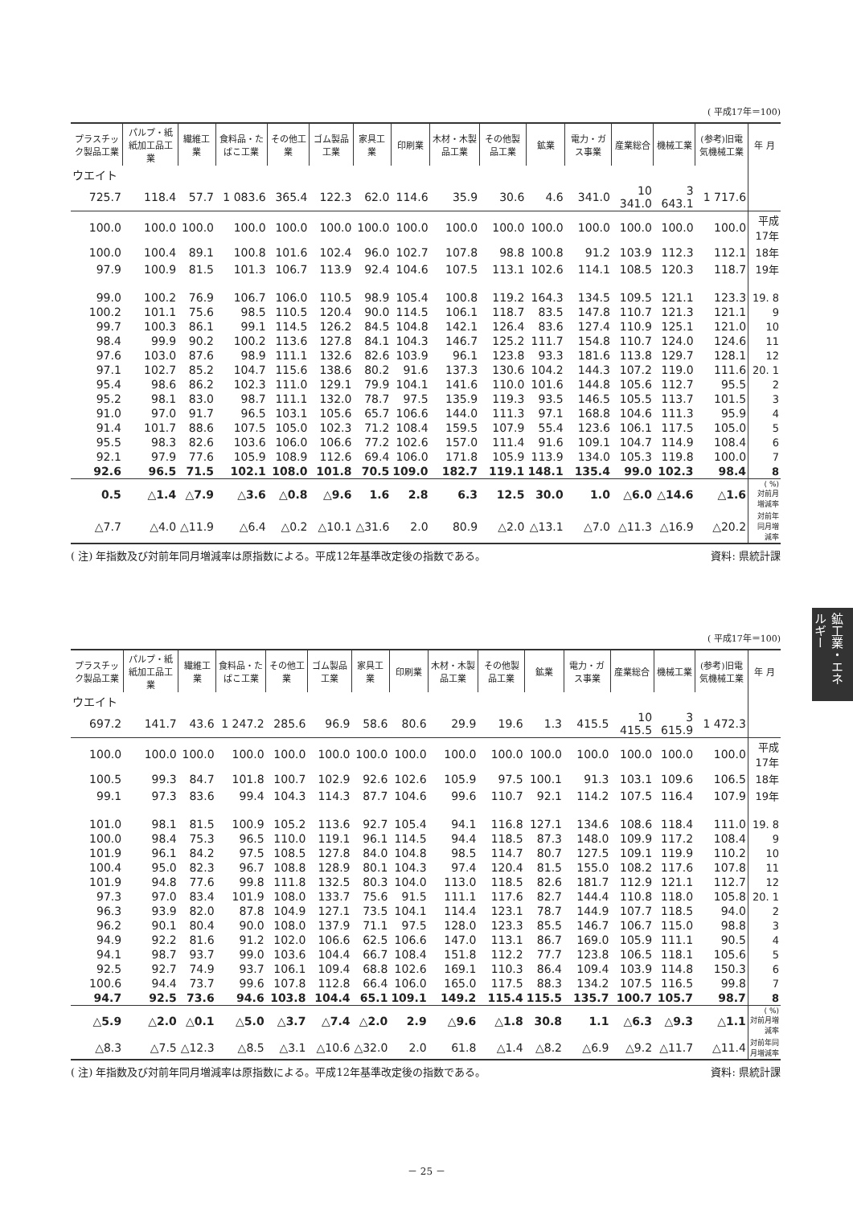( 平成17年＝100)
| プラスチック製品工業 | パルプ・紙紙加工品工業 | 繊維工業 | 食料品・たばこ工業 | その他工業 | ゴム製品工業 | 家具工業 | 印刷業 | 木材・木製品工業 | その他製品工業 | 鉱業 | 電力・ガス事業 | 産業総合 | 機械工業 | (参考)旧電気機械工業 | 年 月 |
| --- | --- | --- | --- | --- | --- | --- | --- | --- | --- | --- | --- | --- | --- | --- | --- |
| ウエイト | | | | | | | | | | | | | | | |
| 725.7 | 118.4 | 57.7 | 1 083.6 | 365.4 | 122.3 | 62.0 | 114.6 | 35.9 | 30.6 | 4.6 | 341.0 | 10 341.0 | 3 643.1 | 1 717.6 | |
| 100.0 | 100.0 | 100.0 | 100.0 | 100.0 | 100.0 | 100.0 | 100.0 | 100.0 | 100.0 | 100.0 | 100.0 | 100.0 | 100.0 | 100.0 | 平成17年 |
| 100.0 | 100.4 | 89.1 | 100.8 | 101.6 | 102.4 | 96.0 | 102.7 | 107.8 | 98.8 | 100.8 | 91.2 | 103.9 | 112.3 | 112.1 | 18年 |
| 97.9 | 100.9 | 81.5 | 101.3 | 106.7 | 113.9 | 92.4 | 104.6 | 107.5 | 113.1 | 102.6 | 114.1 | 108.5 | 120.3 | 118.7 | 19年 |
| 99.0 | 100.2 | 76.9 | 106.7 | 106.0 | 110.5 | 98.9 | 105.4 | 100.8 | 119.2 | 164.3 | 134.5 | 109.5 | 121.1 | 123.3 | 19. 8 |
| 100.2 | 101.1 | 75.6 | 98.5 | 110.5 | 120.4 | 90.0 | 114.5 | 106.1 | 118.7 | 83.5 | 147.8 | 110.7 | 121.3 | 121.1 | 9 |
| 99.7 | 100.3 | 86.1 | 99.1 | 114.5 | 126.2 | 84.5 | 104.8 | 142.1 | 126.4 | 83.6 | 127.4 | 110.9 | 125.1 | 121.0 | 10 |
| 98.4 | 99.9 | 90.2 | 100.2 | 113.6 | 127.8 | 84.1 | 104.3 | 146.7 | 125.2 | 111.7 | 154.8 | 110.7 | 124.0 | 124.6 | 11 |
| 97.6 | 103.0 | 87.6 | 98.9 | 111.1 | 132.6 | 82.6 | 103.9 | 96.1 | 123.8 | 93.3 | 181.6 | 113.8 | 129.7 | 128.1 | 12 |
| 97.1 | 102.7 | 85.2 | 104.7 | 115.6 | 138.6 | 80.2 | 91.6 | 137.3 | 130.6 | 104.2 | 144.3 | 107.2 | 119.0 | 111.6 | 20. 1 |
| 95.4 | 98.6 | 86.2 | 102.3 | 111.0 | 129.1 | 79.9 | 104.1 | 141.6 | 110.0 | 101.6 | 144.8 | 105.6 | 112.7 | 95.5 | 2 |
| 95.2 | 98.1 | 83.0 | 98.7 | 111.1 | 132.0 | 78.7 | 97.5 | 135.9 | 119.3 | 93.5 | 146.5 | 105.5 | 113.7 | 101.5 | 3 |
| 91.0 | 97.0 | 91.7 | 96.5 | 103.1 | 105.6 | 65.7 | 106.6 | 144.0 | 111.3 | 97.1 | 168.8 | 104.6 | 111.3 | 95.9 | 4 |
| 91.4 | 101.7 | 88.6 | 107.5 | 105.0 | 102.3 | 71.2 | 108.4 | 159.5 | 107.9 | 55.4 | 123.6 | 106.1 | 117.5 | 105.0 | 5 |
| 95.5 | 98.3 | 82.6 | 103.6 | 106.0 | 106.6 | 77.2 | 102.6 | 157.0 | 111.4 | 91.6 | 109.1 | 104.7 | 114.9 | 108.4 | 6 |
| 92.1 | 97.9 | 77.6 | 105.9 | 108.9 | 112.6 | 69.4 | 106.0 | 171.8 | 105.9 | 113.9 | 134.0 | 105.3 | 119.8 | 100.0 | 7 |
| 92.6 | 96.5 | 71.5 | 102.1 | 108.0 | 101.8 | 70.5 | 109.0 | 182.7 | 119.1 | 148.1 | 135.4 | 99.0 | 102.3 | 98.4 | 8 |
| 0.5 | △1.4 | △7.9 | △3.6 | △0.8 | △9.6 | 1.6 | 2.8 | 6.3 | 12.5 | 30.0 | 1.0 | △6.0 | △14.6 | △1.6 | ( %) 対前月増減率 |
| △7.7 | △4.0 | △11.9 | △6.4 | △0.2 | △10.1 | △31.6 | 2.0 | 80.9 | △2.0 | △13.1 | △7.0 | △11.3 | △16.9 | △20.2 | 対前年同月増減率 |
( 注) 年指数及び対前年同月増減率は原指数による。平成12年基準改定後の指数である。 資料: 県統計課
鉱工業・エネルギー
( 平成17年＝100)
| プラスチック製品工業 | パルプ・紙紙加工品工業 | 繊維工業 | 食料品・たばこ工業 | その他工業 | ゴム製品工業 | 家具工業 | 印刷業 | 木材・木製品工業 | その他製品工業 | 鉱業 | 電力・ガス事業 | 産業総合 | 機械工業 | (参考)旧電気機械工業 | 年 月 |
| --- | --- | --- | --- | --- | --- | --- | --- | --- | --- | --- | --- | --- | --- | --- | --- |
| ウエイト | | | | | | | | | | | | | | | |
| 697.2 | 141.7 | 43.6 | 1 247.2 | 285.6 | 96.9 | 58.6 | 80.6 | 29.9 | 19.6 | 1.3 | 415.5 | 10 415.5 | 3 615.9 | 1 472.3 | |
| 100.0 | 100.0 | 100.0 | 100.0 | 100.0 | 100.0 | 100.0 | 100.0 | 100.0 | 100.0 | 100.0 | 100.0 | 100.0 | 100.0 | 100.0 | 平成17年 |
| 100.5 | 99.3 | 84.7 | 101.8 | 100.7 | 102.9 | 92.6 | 102.6 | 105.9 | 97.5 | 100.1 | 91.3 | 103.1 | 109.6 | 106.5 | 18年 |
| 99.1 | 97.3 | 83.6 | 99.4 | 104.3 | 114.3 | 87.7 | 104.6 | 99.6 | 110.7 | 92.1 | 114.2 | 107.5 | 116.4 | 107.9 | 19年 |
| 101.0 | 98.1 | 81.5 | 100.9 | 105.2 | 113.6 | 92.7 | 105.4 | 94.1 | 116.8 | 127.1 | 134.6 | 108.6 | 118.4 | 111.0 | 19. 8 |
| 100.0 | 98.4 | 75.3 | 96.5 | 110.0 | 119.1 | 96.1 | 114.5 | 94.4 | 118.5 | 87.3 | 148.0 | 109.9 | 117.2 | 108.4 | 9 |
| 101.9 | 96.1 | 84.2 | 97.5 | 108.5 | 127.8 | 84.0 | 104.8 | 98.5 | 114.7 | 80.7 | 127.5 | 109.1 | 119.9 | 110.2 | 10 |
| 100.4 | 95.0 | 82.3 | 96.7 | 108.8 | 128.9 | 80.1 | 104.3 | 97.4 | 120.4 | 81.5 | 155.0 | 108.2 | 117.6 | 107.8 | 11 |
| 101.9 | 94.8 | 77.6 | 99.8 | 111.8 | 132.5 | 80.3 | 104.0 | 113.0 | 118.5 | 82.6 | 181.7 | 112.9 | 121.1 | 112.7 | 12 |
| 97.3 | 97.0 | 83.4 | 101.9 | 108.0 | 133.7 | 75.6 | 91.5 | 111.1 | 117.6 | 82.7 | 144.4 | 110.8 | 118.0 | 105.8 | 20. 1 |
| 96.3 | 93.9 | 82.0 | 87.8 | 104.9 | 127.1 | 73.5 | 104.1 | 114.4 | 123.1 | 78.7 | 144.9 | 107.7 | 118.5 | 94.0 | 2 |
| 96.2 | 90.1 | 80.4 | 90.0 | 108.0 | 137.9 | 71.1 | 97.5 | 128.0 | 123.3 | 85.5 | 146.7 | 106.7 | 115.0 | 98.8 | 3 |
| 94.9 | 92.2 | 81.6 | 91.2 | 102.0 | 106.6 | 62.5 | 106.6 | 147.0 | 113.1 | 86.7 | 169.0 | 105.9 | 111.1 | 90.5 | 4 |
| 94.1 | 98.7 | 93.7 | 99.0 | 103.6 | 104.4 | 66.7 | 108.4 | 151.8 | 112.2 | 77.7 | 123.8 | 106.5 | 118.1 | 105.6 | 5 |
| 92.5 | 92.7 | 74.9 | 93.7 | 106.1 | 109.4 | 68.8 | 102.6 | 169.1 | 110.3 | 86.4 | 109.4 | 103.9 | 114.8 | 150.3 | 6 |
| 100.6 | 94.4 | 73.7 | 99.6 | 107.8 | 112.8 | 66.4 | 106.0 | 165.0 | 117.5 | 88.3 | 134.2 | 107.5 | 116.5 | 99.8 | 7 |
| 94.7 | 92.5 | 73.6 | 94.6 | 103.8 | 104.4 | 65.1 | 109.1 | 149.2 | 115.4 | 115.5 | 135.7 | 100.7 | 105.7 | 98.7 | 8 |
| △5.9 | △2.0 | △0.1 | △5.0 | △3.7 | △7.4 | △2.0 | 2.9 | △9.6 | △1.8 | 30.8 | 1.1 | △6.3 | △9.3 | △1.1 | ( %) 対前月増減率 |
| △8.3 | △7.5 | △12.3 | △8.5 | △3.1 | △10.6 | △32.0 | 2.0 | 61.8 | △1.4 | △8.2 | △6.9 | △9.2 | △11.7 | △11.4 | 対前年同月増減率 |
( 注) 年指数及び対前年同月増減率は原指数による。平成12年基準改定後の指数である。 資料: 県統計課
－ 25 －